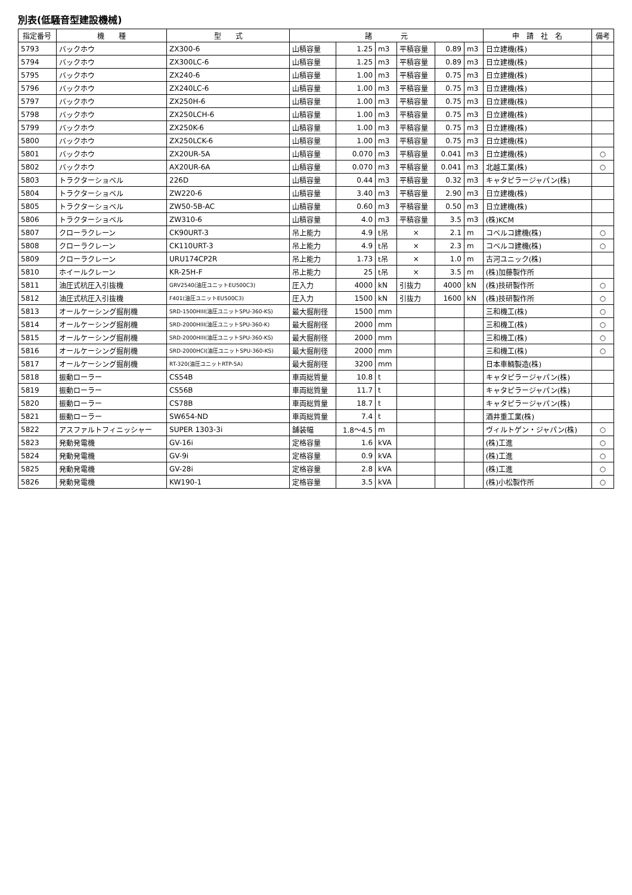別表(低騒音型建設機械)
| 指定番号 | 機 種 | 型 式 | 諸 元 | | | | | | 申 請 社 名 | 備考 |
| --- | --- | --- | --- | --- | --- | --- | --- | --- | --- | --- |
| 5793 | バックホウ | ZX300-6 | 山積容量 | 1.25 | m3 | 平積容量 | 0.89 | m3 | 日立建機(株) | |
| 5794 | バックホウ | ZX300LC-6 | 山積容量 | 1.25 | m3 | 平積容量 | 0.89 | m3 | 日立建機(株) | |
| 5795 | バックホウ | ZX240-6 | 山積容量 | 1.00 | m3 | 平積容量 | 0.75 | m3 | 日立建機(株) | |
| 5796 | バックホウ | ZX240LC-6 | 山積容量 | 1.00 | m3 | 平積容量 | 0.75 | m3 | 日立建機(株) | |
| 5797 | バックホウ | ZX250H-6 | 山積容量 | 1.00 | m3 | 平積容量 | 0.75 | m3 | 日立建機(株) | |
| 5798 | バックホウ | ZX250LCH-6 | 山積容量 | 1.00 | m3 | 平積容量 | 0.75 | m3 | 日立建機(株) | |
| 5799 | バックホウ | ZX250K-6 | 山積容量 | 1.00 | m3 | 平積容量 | 0.75 | m3 | 日立建機(株) | |
| 5800 | バックホウ | ZX250LCK-6 | 山積容量 | 1.00 | m3 | 平積容量 | 0.75 | m3 | 日立建機(株) | |
| 5801 | バックホウ | ZX20UR-5A | 山積容量 | 0.070 | m3 | 平積容量 | 0.041 | m3 | 日立建機(株) | ○ |
| 5802 | バックホウ | AX20UR-6A | 山積容量 | 0.070 | m3 | 平積容量 | 0.041 | m3 | 北越工業(株) | ○ |
| 5803 | トラクターショベル | 226D | 山積容量 | 0.44 | m3 | 平積容量 | 0.32 | m3 | キャタピラージャパン(株) | |
| 5804 | トラクターショベル | ZW220-6 | 山積容量 | 3.40 | m3 | 平積容量 | 2.90 | m3 | 日立建機(株) | |
| 5805 | トラクターショベル | ZW50-5B-AC | 山積容量 | 0.60 | m3 | 平積容量 | 0.50 | m3 | 日立建機(株) | |
| 5806 | トラクターショベル | ZW310-6 | 山積容量 | 4.0 | m3 | 平積容量 | 3.5 | m3 | (株)KCM | |
| 5807 | クローラクレーン | CK90URT-3 | 吊上能力 | 4.9 | t吊 | × | 2.1 | m | コベルコ建機(株) | ○ |
| 5808 | クローラクレーン | CK110URT-3 | 吊上能力 | 4.9 | t吊 | × | 2.3 | m | コベルコ建機(株) | ○ |
| 5809 | クローラクレーン | URU174CP2R | 吊上能力 | 1.73 | t吊 | × | 1.0 | m | 古河ユニック(株) | |
| 5810 | ホイールクレーン | KR-25H-F | 吊上能力 | 25 | t吊 | × | 3.5 | m | (株)加藤製作所 | |
| 5811 | 油圧式杭圧入引抜機 | GRV2540(油圧ユニットEU500C3) | 圧入力 | 4000 | kN | 引抜力 | 4000 | kN | (株)技研製作所 | ○ |
| 5812 | 油圧式杭圧入引抜機 | F401(油圧ユニットEU500C3) | 圧入力 | 1500 | kN | 引抜力 | 1600 | kN | (株)技研製作所 | ○ |
| 5813 | オールケーシング掘削機 | SRD-1500HIII(油圧ユニットSPU-360-KS) | 最大掘削径 | 1500 | mm | | | | 三和機工(株) | ○ |
| 5814 | オールケーシング掘削機 | SRD-2000HIII(油圧ユニットSPU-360-K) | 最大掘削径 | 2000 | mm | | | | 三和機工(株) | ○ |
| 5815 | オールケーシング掘削機 | SRD-2000HIII(油圧ユニットSPU-360-KS) | 最大掘削径 | 2000 | mm | | | | 三和機工(株) | ○ |
| 5816 | オールケーシング掘削機 | SRD-2000HCI(油圧ユニットSPU-360-KS) | 最大掘削径 | 2000 | mm | | | | 三和機工(株) | ○ |
| 5817 | オールケーシング掘削機 | RT-320(油圧ユニットRTP-5A) | 最大掘削径 | 3200 | mm | | | | 日本車輌製造(株) | |
| 5818 | 振動ローラー | CS54B | 車両総質量 | 10.8 | t | | | | キャタピラージャパン(株) | |
| 5819 | 振動ローラー | CS56B | 車両総質量 | 11.7 | t | | | | キャタピラージャパン(株) | |
| 5820 | 振動ローラー | CS78B | 車両総質量 | 18.7 | t | | | | キャタピラージャパン(株) | |
| 5821 | 振動ローラー | SW654-ND | 車両総質量 | 7.4 | t | | | | 酒井重工業(株) | |
| 5822 | アスファルトフィニッシャー | SUPER 1303-3i | 舗装幅 | 1.8～4.5 | m | | | | ヴィルトゲン・ジャパン(株) | ○ |
| 5823 | 発動発電機 | GV-16i | 定格容量 | 1.6 | kVA | | | | (株)工進 | ○ |
| 5824 | 発動発電機 | GV-9i | 定格容量 | 0.9 | kVA | | | | (株)工進 | ○ |
| 5825 | 発動発電機 | GV-28i | 定格容量 | 2.8 | kVA | | | | (株)工進 | ○ |
| 5826 | 発動発電機 | KW190-1 | 定格容量 | 3.5 | kVA | | | | (株)小松製作所 | ○ |